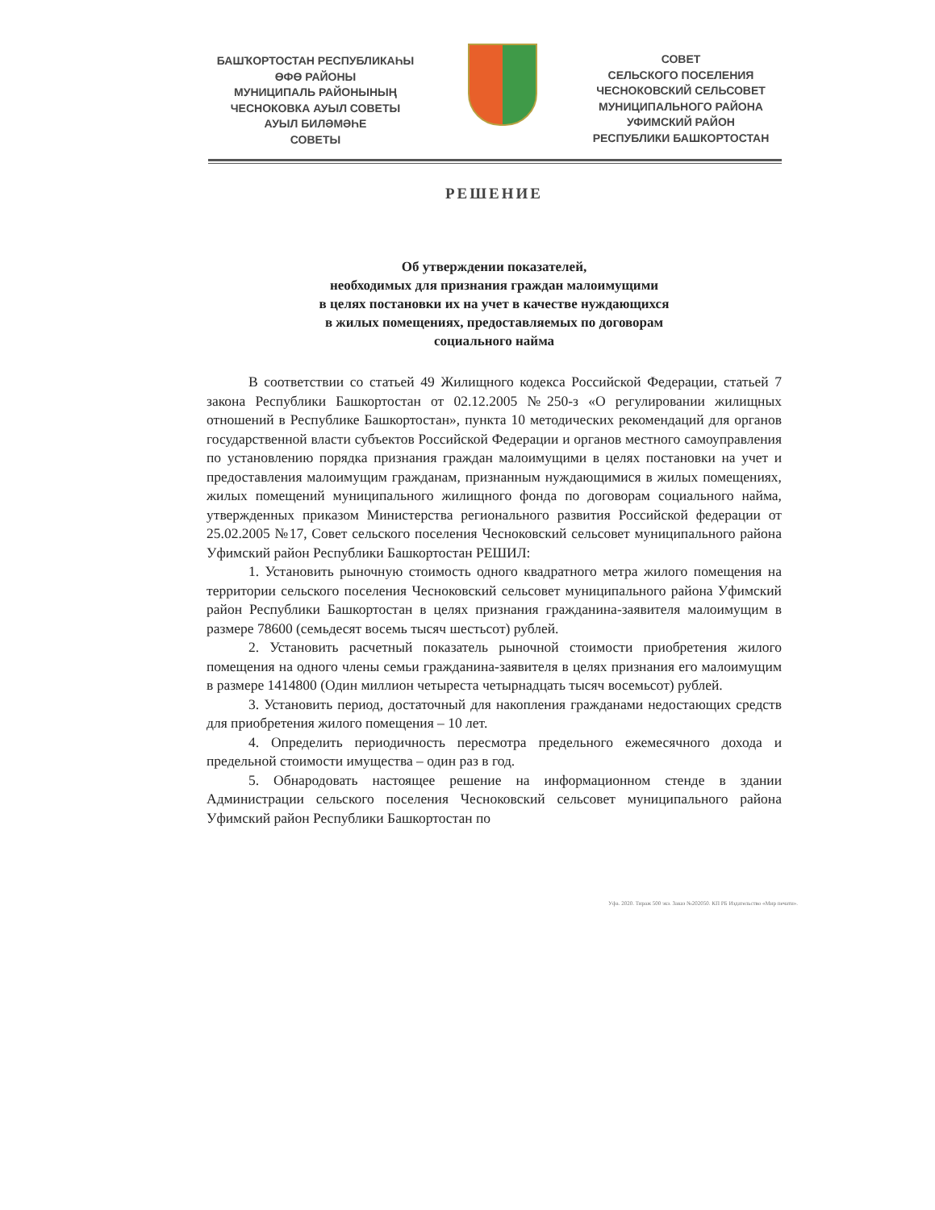БАШҠОРТОСТАН РЕСПУБЛИКАҺЫ
ӨФӨ РАЙОНЫ
МУНИЦИПАЛЬ РАЙОНЫНЫҢ
ЧЕСНОКОВКА АУЫЛ СОВЕТЫ
АУЫЛ БИЛӘМӘҺЕ
СОВЕТЫ
СОВЕТ
СЕЛЬСКОГО ПОСЕЛЕНИЯ
ЧЕСНОКОВСКИЙ СЕЛЬСОВЕТ
МУНИЦИПАЛЬНОГО РАЙОНА
УФИМСКИЙ РАЙОН
РЕСПУБЛИКИ БАШКОРТОСТАН
РЕШЕНИЕ
Об утверждении показателей,
необходимых для признания граждан малоимущими
в целях постановки их на учет в качестве нуждающихся
в жилых помещениях, предоставляемых по договорам
социального найма
В соответствии со статьей 49 Жилищного кодекса Российской Федерации, статьей 7 закона Республики Башкортостан от 02.12.2005 №250-з «О регулировании жилищных отношений в Республике Башкортостан», пункта 10 методических рекомендаций для органов государственной власти субъектов Российской Федерации и органов местного самоуправления по установлению порядка признания граждан малоимущими в целях постановки на учет и предоставления малоимущим гражданам, признанным нуждающимися в жилых помещениях, жилых помещений муниципального жилищного фонда по договорам социального найма, утвержденных приказом Министерства регионального развития Российской федерации от 25.02.2005 №17, Совет сельского поселения Чесноковский сельсовет муниципального района Уфимский район Республики Башкортостан РЕШИЛ:
1. Установить рыночную стоимость одного квадратного метра жилого помещения на территории сельского поселения Чесноковский сельсовет муниципального района Уфимский район Республики Башкортостан в целях признания гражданина-заявителя малоимущим в размере 78600 (семьдесят восемь тысяч шестьсот) рублей.
2. Установить расчетный показатель рыночной стоимости приобретения жилого помещения на одного члены семьи гражданина-заявителя в целях признания его малоимущим в размере 1414800 (Один миллион четыреста четырнадцать тысяч восемьсот) рублей.
3. Установить период, достаточный для накопления гражданами недостающих средств для приобретения жилого помещения – 10 лет.
4. Определить периодичность пересмотра предельного ежемесячного дохода и предельной стоимости имущества – один раз в год.
5. Обнародовать настоящее решение на информационном стенде в здании Администрации сельского поселения Чесноковский сельсовет муниципального района Уфимский район Республики Башкортостан по
Уфа. 2020. Тираж 500 экз. Заказ №202050. КП РБ Издательство «Мир печати».